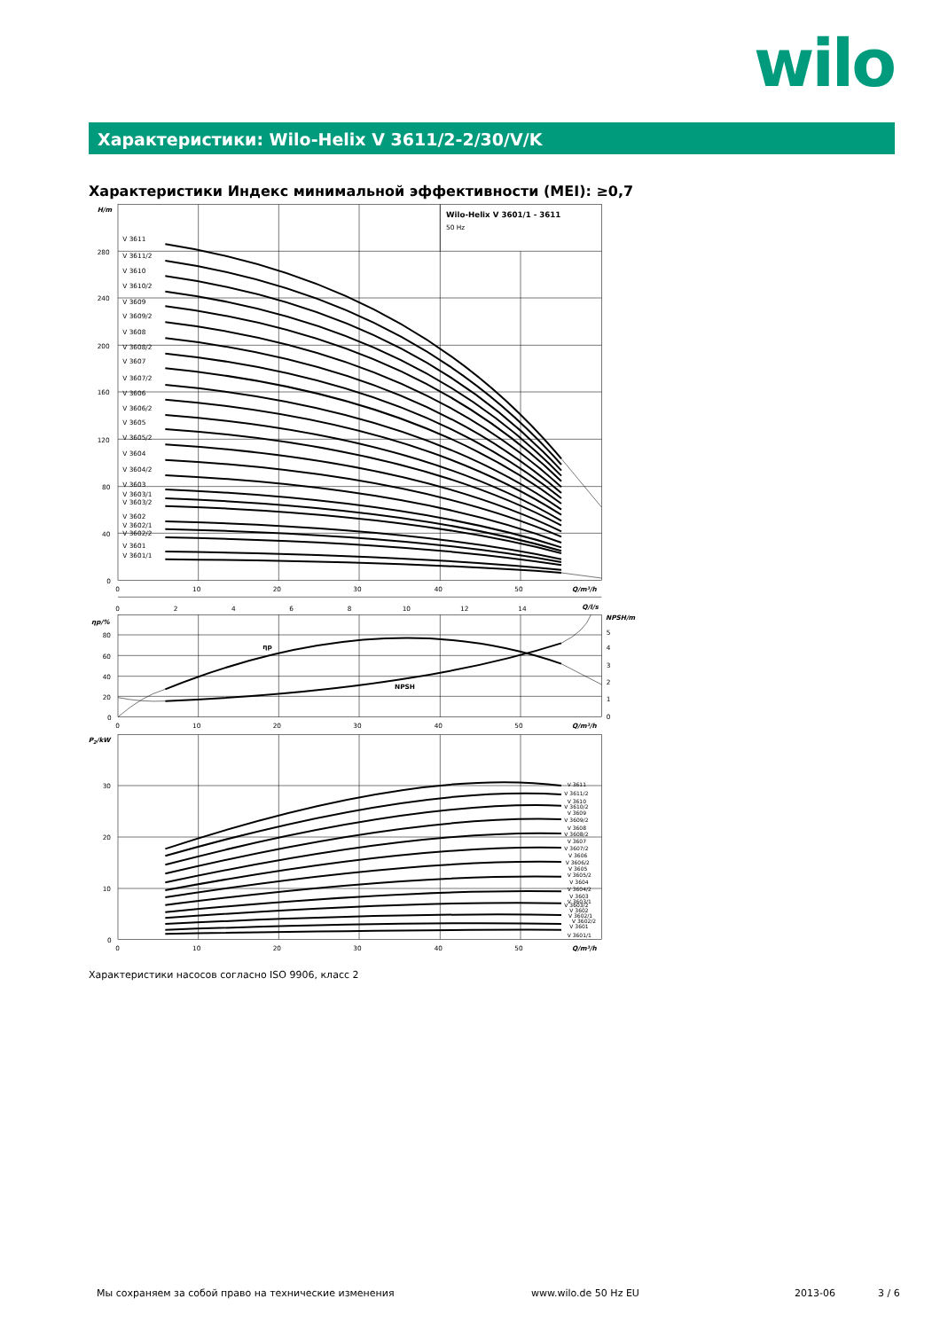wilo
Характеристики: Wilo-Helix V 3611/2-2/30/V/K
Характеристики Индекс минимальной эффективности (MEI): ≥0,7
V 3611
V 3611/2
V 3610
V 3610/2
V 3609
V 3609/2
V 3608
V 3608/2
V 3607
V 3607/2
V 3606
V 3606/2
V 3605
V 3605/2
V 3604
V 3604/2
V 3603
V 3603/1
V 3603/2
V 3602
V 3602/1
V 3602/2
V 3601
V 3601/1
Wilo-Helix V 3601/1 - 3611
50 Hz
H/m
280
240
200
160
120
80
40
0
0
10
20
30
40
50
Q/m³/h
0
2
4
6
8
10
12
14
Q/l/s
ηp/%
NPSH/m
80
60
40
20
0
5
4
3
2
1
0
ηp
NPSH
0
10
20
30
40
50
Q/m³/h
P2/kW
30
20
10
0
V 3611
V 3611/2
V 3610
V 3610/2
V 3609
V 3609/2
V 3608
V 3608/2
V 3607
V 3607/2
V 3606
V 3606/2
V 3605
V 3605/2
V 3604
V 3604/2
V 3603
V 3603/1
V 3603/2
V 3602
V 3602/1
V 3602/2
V 3601
V 3601/1
0
10
20
30
40
50
Q/m³/h
Характеристики насосов согласно ISO 9906, класс 2
Мы сохраняем за собой право на технические изменения www.wilo.de 50 Hz EU 2013-06 3 / 6